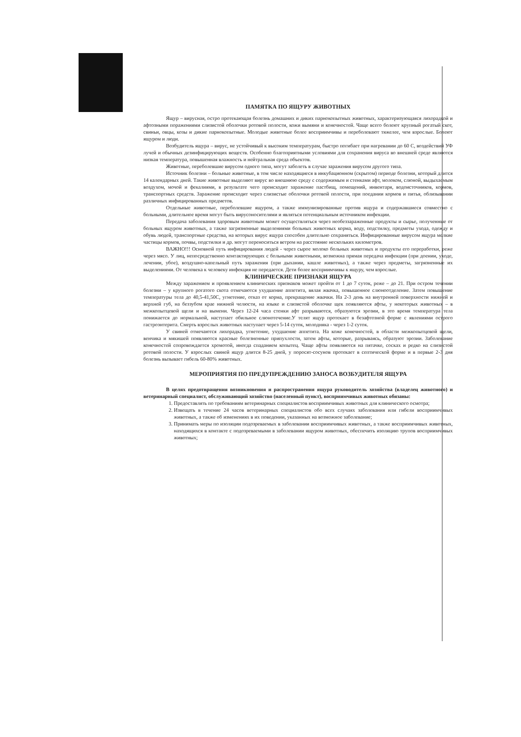ПАМЯТКА ПО ЯЩУРУ ЖИВОТНЫХ
Ящур – вирусная, остро протекающая болезнь домашних и диких парнокопытных животных, характеризующаяся лихорадкой и афтозными поражениями слизистой оболочки ротовой полости, кожи вымяни и конечностей. Чаще всего болеют крупный рогатый скот, свиньи, овцы, козы и дикие парнокопытные. Молодые животные более восприимчивы и переболевают тяжелее, чем взрослые. Болеют ящуром и люди.
Возбудитель ящура – вирус, не устойчивый к высоким температурам, быстро погибает при нагревании до 60 С, воздействий УФ лучей и обычных дезинфицирующих веществ. Особенно благоприятными условиями для сохранения вируса во внешней среде являются низкая температура, повышенная влажность и нейтральная среда объектов.
Животные, переболевшие вирусом одного типа, могут заболеть в случае заражения вирусом другого типа.
Источник болезни – больные животные, в том числе находящиеся в инкубационном (скрытом) периоде болезни, который длится 14 календарных дней. Такие животные выделяют вирус во внешнюю среду с содержимым и стенками афт, молоком, слюной, выдыхаемым воздухом, мочой и фекалиями, в результате чего происходит заражение пастбищ, помещений, инвентаря, водоисточников, кормов, транспортных средств. Заражение происходит через слизистые оболочки ротовой полости, при поедании кормов и питья, облизывании различных инфицированных предметов.
Отдельные животные, переболевшие ящуром, а также иммунизированные против ящура и содержавшиеся совместно с больными, длительное время могут быть вирусоносителями и являться потенциальным источником инфекции.
Передача заболевания здоровым животным может осуществляться через необеззараженные продукты и сырье, полученные от больных ящуром животных, а также загрязненные выделениями больных животных корма, воду, подстилку, предметы ухода, одежду и обувь людей, транспортные средства, на которых вирус ящура способен длительно сохраняться. Инфицированные вирусом ящура мелкие частицы кормов, почвы, подстилки и др. могут переноситься ветром на расстояние нескольких километров.
ВАЖНО!!! Основной путь инфицирования людей - через сырое молоко больных животных и продукты его переработки, реже через мясо. У лиц, непосредственно контактирующих с больными животными, возможна прямая передача инфекции (при доении, уходе, лечении, убое), воздушно-капельный путь заражения (при дыхании, кашле животных), а также через предметы, загрязненные их выделениями. От человека к человеку инфекция не передается. Дети более восприимчивы к ящуру, чем взрослые.
КЛИНИЧЕСКИЕ ПРИЗНАКИ ЯЩУРА
Между заражением и проявлением клинических признаков может пройти от 1 до 7 суток, реже – до 21. При остром течении болезни – у крупного рогатого скота отмечаются ухудшение аппетита, вялая жвачка, повышенное слюноотделение. Затем повышение температуры тела до 40,5-41,50С, угнетение, отказ от корма, прекращение жвачки. На 2-3 день на внутренней поверхности нижней и верхней губ, на беззубом крае нижней челюсти, на языке и слизистой оболочке щек появляются афты, у некоторых животных – в межкопытцевой щели и на вымени. Через 12-24 часа стенки афт разрываются, образуются эрозии, в это время температура тела понижается до нормальной, наступает обильное слюнотечение.У телят ящур протекает в безафтозной форме с явлениями острого гастроэнтерита. Смерть взрослых животных наступает через 5-14 суток, молодняка - через 1-2 суток.
У свиней отмечаются лихорадка, угнетение, ухудшение аппетита. На коже конечностей, в области межкопытцевой щели, венчика и мякишей появляются красные болезненные припухлости, затем афты, которые, разрываясь, образуют эрозии. Заболевание конечностей сопровождается хромотой, иногда спаданием копытец. Чаще афты появляются на пятачке, сосках и редко на слизистой ротовой полости. У взрослых свиней ящур длится 8-25 дней, у поросят-сосунов протекает в септической форме и в первые 2-3 дня болезнь вызывает гибель 60-80% животных.
МЕРОПРИЯТИЯ ПО ПРЕДУПРЕЖДЕНИЮ ЗАНОСА ВОЗБУДИТЕЛЯ ЯЩУРА
В целях предотвращения возникновения и распространения ящура руководитель хозяйства (владелец животного) и ветеринарный специалист, обслуживающий хозяйство (населенный пункт), восприимчивых животных обязаны:
1. Предоставлять по требованиям ветеринарных специалистов восприимчивых животных для клинического осмотра;
2. Извещать в течение 24 часов ветеринарных специалистов обо всех случаях заболевания или гибели восприимчивых животных, а также об изменениях в их поведении, указанных на возможное заболевание;
3. Принимать меры по изоляции подозреваемых в заболевании восприимчивых животных, а также восприимчивых животных, находящихся в контакте с подозреваемыми в заболевании ящуром животных, обеспечить изоляцию трупов восприимчивых животных;